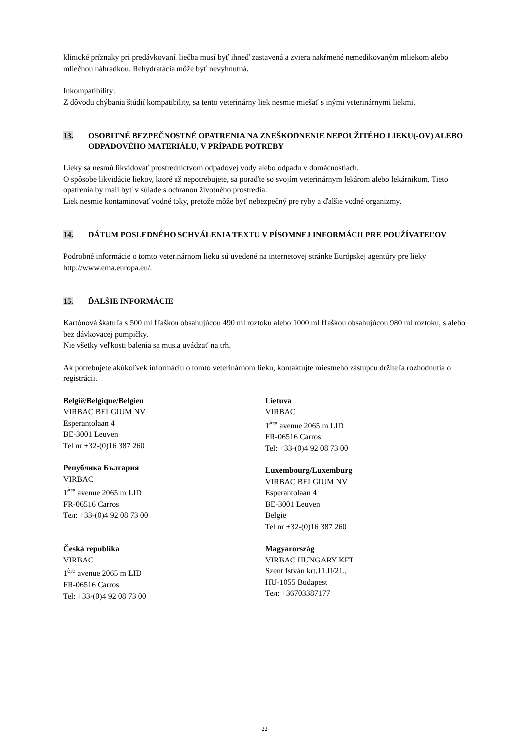klinické príznaky pri predávkovaní, liečba musí byť ihneď zastavená a zviera nakŕmené nemedikovaným mliekom alebo mliečnou náhradkou. Rehydratácia môže byť nevyhnutná.
Inkompatibility:
Z dôvodu chýbania štúdií kompatibility, sa tento veterinárny liek nesmie miešať s inými veterinárnymi liekmi.
13. OSOBITNÉ BEZPEČNOSTNÉ OPATRENIA NA ZNEŠKODNENIE NEPOUŽITÉHO LIEKU(-OV) ALEBO ODPADOVÉHO MATERIÁLU, V PRÍPADE POTREBY
Lieky sa nesmú likvidovať prostredníctvom odpadovej vody alebo odpadu v domácnostiach.
O spôsobe likvidácie liekov, ktoré už nepotrebujete, sa poraďte so svojím veterinárnym lekárom alebo lekárnikom. Tieto opatrenia by mali byť v súlade s ochranou životného prostredia.
Liek nesmie kontaminovať vodné toky, pretože môže byť nebezpečný pre ryby a ďalšie vodné organizmy.
14. DÁTUM POSLEDNÉHO SCHVÁLENIA TEXTU V PÍSOMNEJ INFORMÁCII PRE POUŽÍVATEĽOV
Podrobné informácie o tomto veterinárnom lieku sú uvedené na internetovej stránke Európskej agentúry pre lieky http://www.ema.europa.eu/.
15. ĎALŠIE INFORMÁCIE
Kartónová škatuľa s 500 ml fľaškou obsahujúcou 490 ml roztoku alebo 1000 ml fľaškou obsahujúcou 980 ml roztoku, s alebo bez dávkovacej pumpičky.
Nie všetky veľkosti balenia sa musia uvádzať na trh.
Ak potrebujete akúkoľvek informáciu o tomto veterinárnom lieku, kontaktujte miestneho zástupcu držiteľa rozhodnutia o registrácii.
België/Belgique/Belgien
VIRBAC BELGIUM NV
Esperantolaan 4
BE-3001 Leuven
Tel nr +32-(0)16 387 260
Република България
VIRBAC
1<sup>ère</sup> avenue 2065 m LID
FR-06516 Carros
Тел: +33-(0)4 92 08 73 00
Česká republika
VIRBAC
1<sup>ère</sup> avenue 2065 m LID
FR-06516 Carros
Tel: +33-(0)4 92 08 73 00
Lietuva
VIRBAC
1<sup>ère</sup> avenue 2065 m LID
FR-06516 Carros
Tel: +33-(0)4 92 08 73 00
Luxembourg/Luxemburg
VIRBAC BELGIUM NV
Esperantolaan 4
BE-3001 Leuven
België
Tel nr +32-(0)16 387 260
Magyarország
VIRBAC HUNGARY KFT
Szent Istvàn krt.11.II/21.,
HU-1055 Budapest
Тел: +36703387177
22